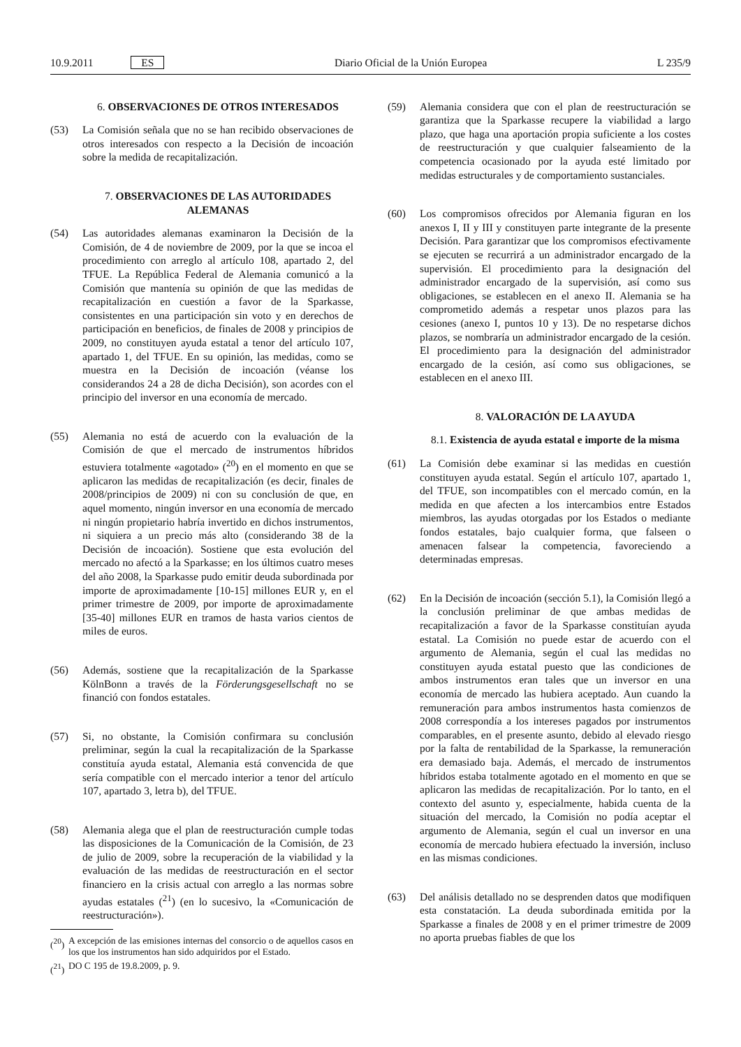10.9.2011 ES Diario Oficial de la Unión Europea L 235/9
6. OBSERVACIONES DE OTROS INTERESADOS
(53) La Comisión señala que no se han recibido observaciones de otros interesados con respecto a la Decisión de incoación sobre la medida de recapitalización.
7. OBSERVACIONES DE LAS AUTORIDADES ALEMANAS
(54) Las autoridades alemanas examinaron la Decisión de la Comisión, de 4 de noviembre de 2009, por la que se incoa el procedimiento con arreglo al artículo 108, apartado 2, del TFUE. La República Federal de Alemania comunicó a la Comisión que mantenía su opinión de que las medidas de recapitalización en cuestión a favor de la Sparkasse, consistentes en una participación sin voto y en derechos de participación en beneficios, de finales de 2008 y principios de 2009, no constituyen ayuda estatal a tenor del artículo 107, apartado 1, del TFUE. En su opinión, las medidas, como se muestra en la Decisión de incoación (véanse los considerandos 24 a 28 de dicha Decisión), son acordes con el principio del inversor en una economía de mercado.
(55) Alemania no está de acuerdo con la evaluación de la Comisión de que el mercado de instrumentos híbridos estuviera totalmente «agotado» (<sup>20</sup>) en el momento en que se aplicaron las medidas de recapitalización (es decir, finales de 2008/principios de 2009) ni con su conclusión de que, en aquel momento, ningún inversor en una economía de mercado ni ningún propietario habría invertido en dichos instrumentos, ni siquiera a un precio más alto (considerando 38 de la Decisión de incoación). Sostiene que esta evolución del mercado no afectó a la Sparkasse; en los últimos cuatro meses del año 2008, la Sparkasse pudo emitir deuda subordinada por importe de aproximadamente [10-15] millones EUR y, en el primer trimestre de 2009, por importe de aproximadamente [35-40] millones EUR en tramos de hasta varios cientos de miles de euros.
(56) Además, sostiene que la recapitalización de la Sparkasse KölnBonn a través de la Förderungsgesellschaft no se financió con fondos estatales.
(57) Si, no obstante, la Comisión confirmara su conclusión preliminar, según la cual la recapitalización de la Sparkasse constituía ayuda estatal, Alemania está convencida de que sería compatible con el mercado interior a tenor del artículo 107, apartado 3, letra b), del TFUE.
(58) Alemania alega que el plan de reestructuración cumple todas las disposiciones de la Comunicación de la Comisión, de 23 de julio de 2009, sobre la recuperación de la viabilidad y la evaluación de las medidas de reestructuración en el sector financiero en la crisis actual con arreglo a las normas sobre ayudas estatales (<sup>21</sup>) (en lo sucesivo, la «Comunicación de reestructuración»).
(<sup>20</sup>) A excepción de las emisiones internas del consorcio o de aquellos casos en los que los instrumentos han sido adquiridos por el Estado.
(<sup>21</sup>) DO C 195 de 19.8.2009, p. 9.
(59) Alemania considera que con el plan de reestructuración se garantiza que la Sparkasse recupere la viabilidad a largo plazo, que haga una aportación propia suficiente a los costes de reestructuración y que cualquier falseamiento de la competencia ocasionado por la ayuda esté limitado por medidas estructurales y de comportamiento sustanciales.
(60) Los compromisos ofrecidos por Alemania figuran en los anexos I, II y III y constituyen parte integrante de la presente Decisión. Para garantizar que los compromisos efectivamente se ejecuten se recurrirá a un administrador encargado de la supervisión. El procedimiento para la designación del administrador encargado de la supervisión, así como sus obligaciones, se establecen en el anexo II. Alemania se ha comprometido además a respetar unos plazos para las cesiones (anexo I, puntos 10 y 13). De no respetarse dichos plazos, se nombraría un administrador encargado de la cesión. El procedimiento para la designación del administrador encargado de la cesión, así como sus obligaciones, se establecen en el anexo III.
8. VALORACIÓN DE LA AYUDA
8.1. Existencia de ayuda estatal e importe de la misma
(61) La Comisión debe examinar si las medidas en cuestión constituyen ayuda estatal. Según el artículo 107, apartado 1, del TFUE, son incompatibles con el mercado común, en la medida en que afecten a los intercambios entre Estados miembros, las ayudas otorgadas por los Estados o mediante fondos estatales, bajo cualquier forma, que falseen o amenacen falsear la competencia, favoreciendo a determinadas empresas.
(62) En la Decisión de incoación (sección 5.1), la Comisión llegó a la conclusión preliminar de que ambas medidas de recapitalización a favor de la Sparkasse constituían ayuda estatal. La Comisión no puede estar de acuerdo con el argumento de Alemania, según el cual las medidas no constituyen ayuda estatal puesto que las condiciones de ambos instrumentos eran tales que un inversor en una economía de mercado las hubiera aceptado. Aun cuando la remuneración para ambos instrumentos hasta comienzos de 2008 correspondía a los intereses pagados por instrumentos comparables, en el presente asunto, debido al elevado riesgo por la falta de rentabilidad de la Sparkasse, la remuneración era demasiado baja. Además, el mercado de instrumentos híbridos estaba totalmente agotado en el momento en que se aplicaron las medidas de recapitalización. Por lo tanto, en el contexto del asunto y, especialmente, habida cuenta de la situación del mercado, la Comisión no podía aceptar el argumento de Alemania, según el cual un inversor en una economía de mercado hubiera efectuado la inversión, incluso en las mismas condiciones.
(63) Del análisis detallado no se desprenden datos que modifiquen esta constatación. La deuda subordinada emitida por la Sparkasse a finales de 2008 y en el primer trimestre de 2009 no aporta pruebas fiables de que los